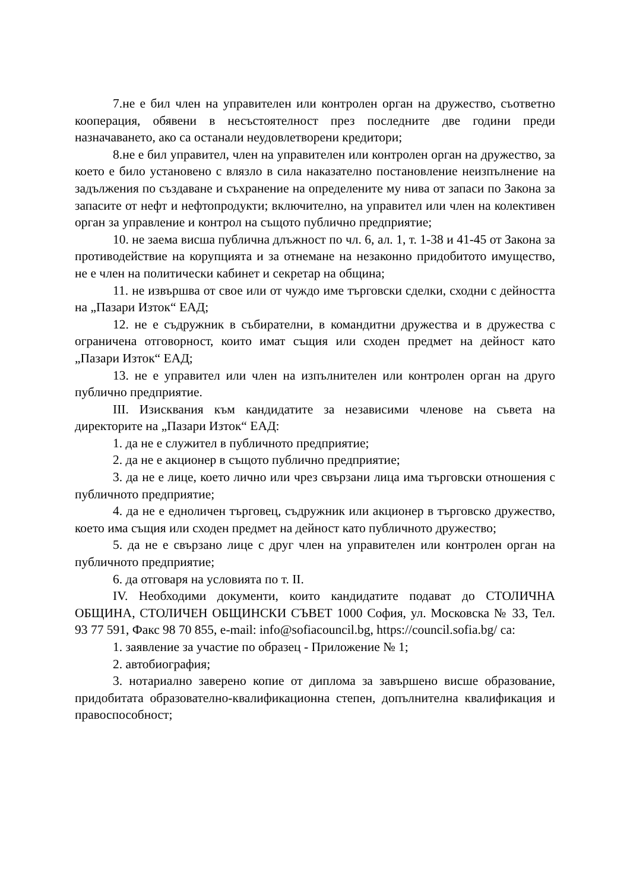7.не е бил член на управителен или контролен орган на дружество, съответно кооперация, обявени в несъстоятелност през последните две години преди назначаването, ако са останали неудовлетворени кредитори;
8.не е бил управител, член на управителен или контролен орган на дружество, за което е било установено с влязло в сила наказателно постановление неизпълнение на задължения по създаване и съхранение на определените му нива от запаси по Закона за запасите от нефт и нефтопродукти; включително, на управител или член на колективен орган за управление и контрол на същото публично предприятие;
10. не заема висша публична длъжност по чл. 6, ал. 1, т. 1-38 и 41-45 от Закона за противодействие на корупцията и за отнемане на незаконно придобитото имущество, не е член на политически кабинет и секретар на община;
11. не извършва от свое или от чуждо име търговски сделки, сходни с дейността на „Пазари Изток“ ЕАД;
12. не е съдружник в събирателни, в командитни дружества и в дружества с ограничена отговорност, които имат същия или сходен предмет на дейност като „Пазари Изток“ ЕАД;
13. не е управител или член на изпълнителен или контролен орган на друго публично предприятие.
III. Изисквания към кандидатите за независими членове на съвета на директорите на „Пазари Изток“ ЕАД:
1. да не е служител в публичното предприятие;
2. да не е акционер в същото публично предприятие;
3. да не е лице, което лично или чрез свързани лица има търговски отношения с публичното предприятие;
4. да не е едноличен търговец, съдружник или акционер в търговско дружество, което има същия или сходен предмет на дейност като публичното дружество;
5. да не е свързано лице с друг член на управителен или контролен орган на публичното предприятие;
6. да отговаря на условията по т. II.
IV. Необходими документи, които кандидатите подават до СТОЛИЧНА ОБЩИНА, СТОЛИЧЕН ОБЩИНСКИ СЪВЕТ 1000 София, ул. Московска № 33, Тел. 93 77 591, Факс 98 70 855, e-mail: info@sofiacouncil.bg, https://council.sofia.bg/ са:
1. заявление за участие по образец - Приложение № 1;
2. автобиография;
3. нотариално заверено копие от диплома за завършено висше образование, придобитата образователно-квалификационна степен, допълнителна квалификация и правоспособност;